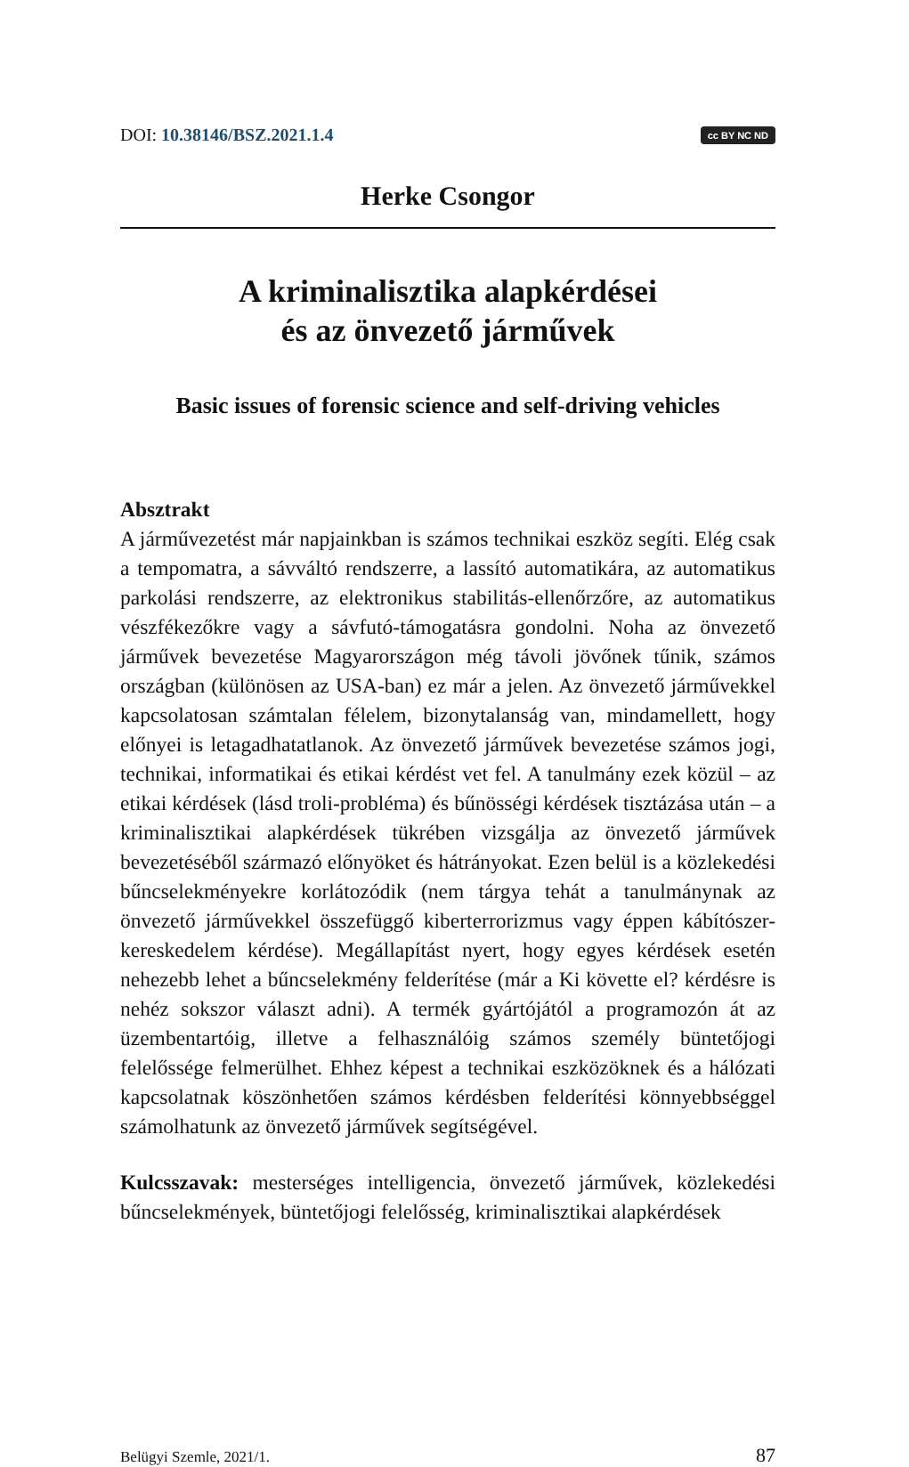DOI: 10.38146/BSZ.2021.1.4
cc BY NC ND
Herke Csongor
A kriminalisztika alapkérdései
és az önvezető járművek
Basic issues of forensic science and self-driving vehicles
Absztrakt
A járművezetést már napjainkban is számos technikai eszköz segíti. Elég csak a tempomatra, a sávváltó rendszerre, a lassító automatikára, az automatikus parkolási rendszerre, az elektronikus stabilitás-ellenőrzőre, az automatikus vészfékezőkre vagy a sávfutó-támogatásra gondolni. Noha az önvezető járművek bevezetése Magyarországon még távoli jövőnek tűnik, számos országban (különösen az USA-ban) ez már a jelen. Az önvezető járművekkel kapcsolatosan számtalan félelem, bizonytalanság van, mindamellett, hogy előnyei is letagadhatatlanok. Az önvezető járművek bevezetése számos jogi, technikai, informatikai és etikai kérdést vet fel. A tanulmány ezek közül – az etikai kérdések (lásd troli-probléma) és bűnösségi kérdések tisztázása után – a kriminalisztikai alapkérdések tükrében vizsgálja az önvezető járművek bevezetéséből származó előnyöket és hátrányokat. Ezen belül is a közlekedési bűncselekményekre korlátozódik (nem tárgya tehát a tanulmánynak az önvezető járművekkel összefüggő kiberterrorizmus vagy éppen kábítószer-kereskedelem kérdése). Megállapítást nyert, hogy egyes kérdések esetén nehezebb lehet a bűncselekmény felderítése (már a Ki követte el? kérdésre is nehéz sokszor választ adni). A termék gyártójától a programozón át az üzembentartóig, illetve a felhasználóig számos személy büntetőjogi felelőssége felmerülhet. Ehhez képest a technikai eszközöknek és a hálózati kapcsolatnak köszönhetően számos kérdésben felderítési könnyebbséggel számolhatunk az önvezető járművek segítségével.
Kulcsszavak: mesterséges intelligencia, önvezető járművek, közlekedési bűncselekmények, büntetőjogi felelősség, kriminalisztikai alapkérdések
Belügyi Szemle, 2021/1. 87